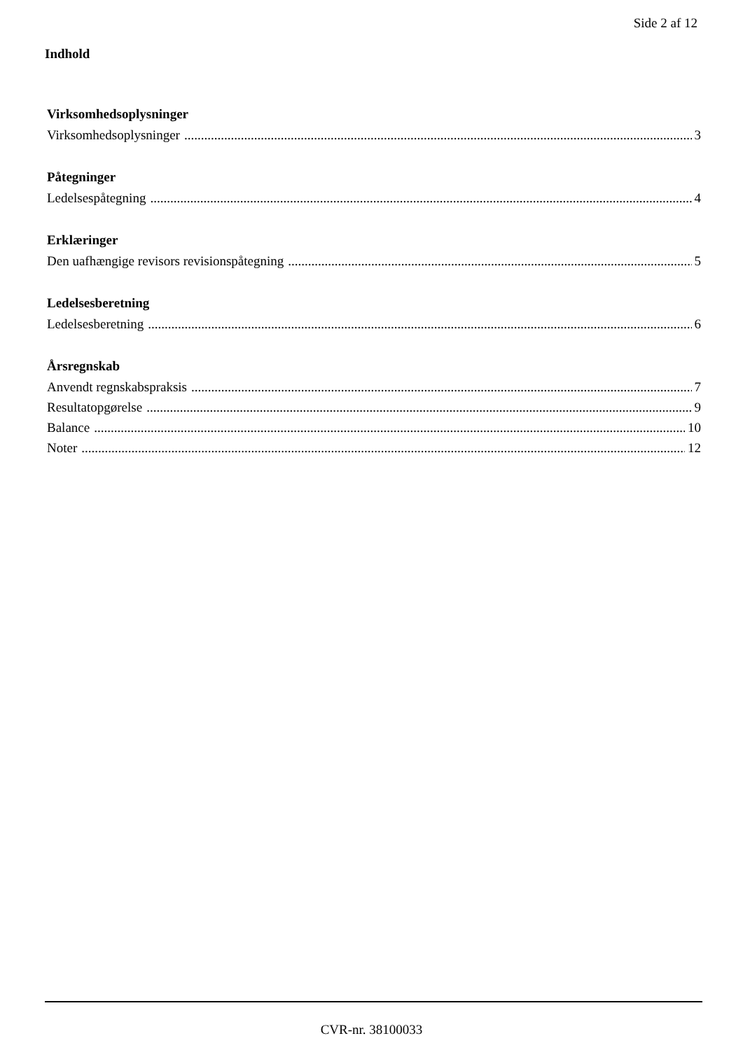Side 2 af 12
Indhold
Virksomhedsoplysninger
Virksomhedsoplysninger 3
Påtegninger
Ledelsespåtegning 4
Erklæringer
Den uafhængige revisors revisionspåtegning 5
Ledelsesberetning
Ledelsesberetning 6
Årsregnskab
Anvendt regnskabspraksis 7
Resultatopgørelse 9
Balance 10
Noter 12
CVR-nr. 38100033